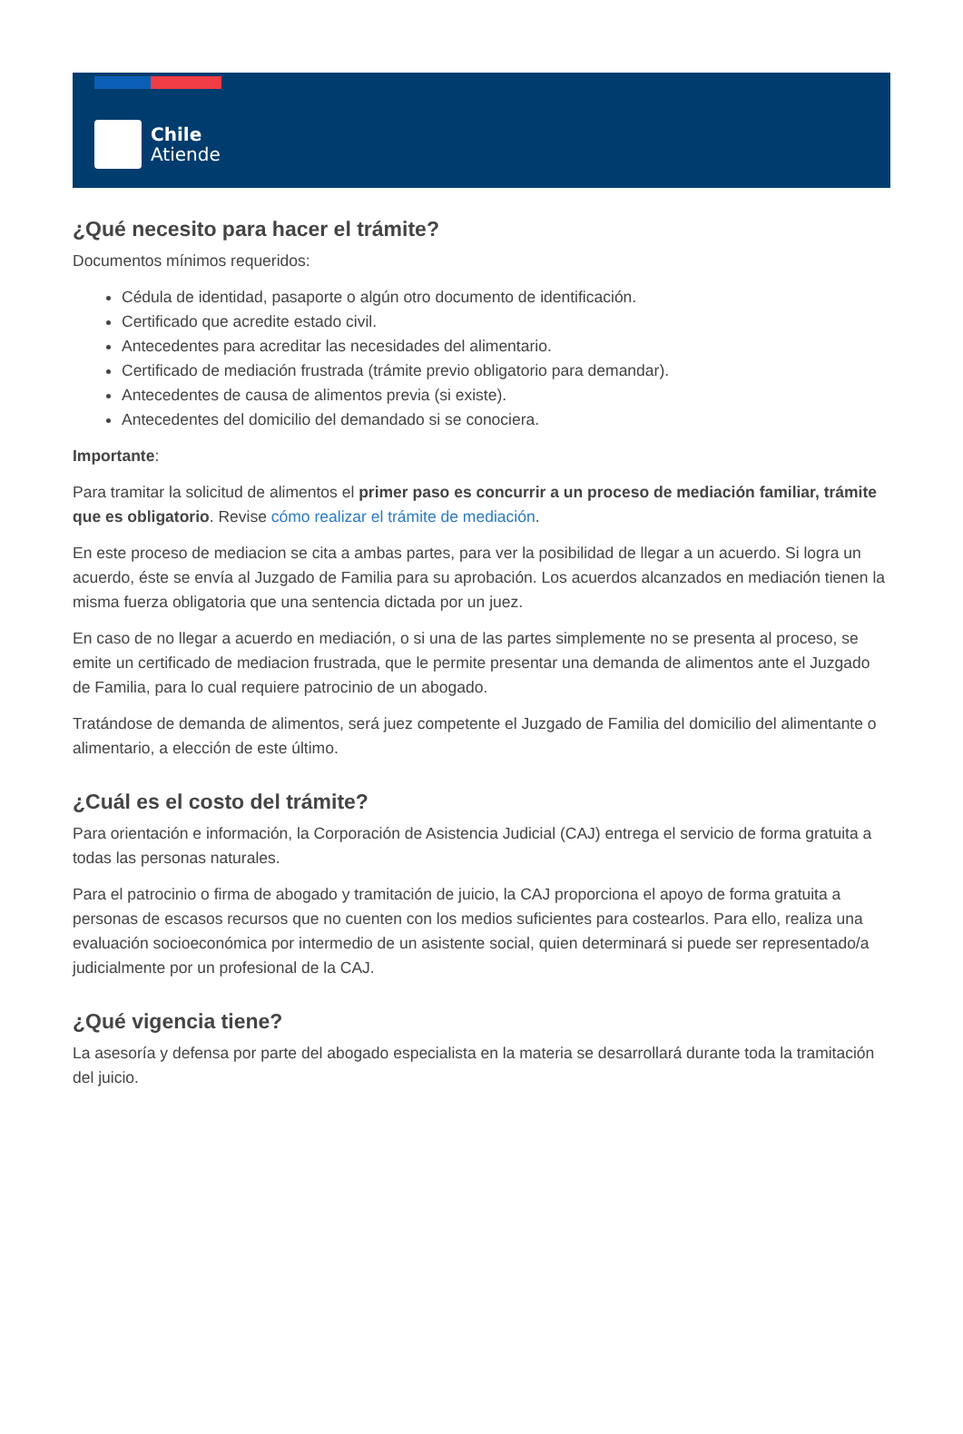Chile
Atiende
¿Qué necesito para hacer el trámite?
Documentos mínimos requeridos:
Cédula de identidad, pasaporte o algún otro documento de identificación.
Certificado que acredite estado civil.
Antecedentes para acreditar las necesidades del alimentario.
Certificado de mediación frustrada (trámite previo obligatorio para demandar).
Antecedentes de causa de alimentos previa (si existe).
Antecedentes del domicilio del demandado si se conociera.
Importante:
Para tramitar la solicitud de alimentos el primer paso es concurrir a un proceso de mediación familiar, trámite que es obligatorio. Revise cómo realizar el trámite de mediación.
En este proceso de mediacion se cita a ambas partes, para ver la posibilidad de llegar a un acuerdo. Si logra un acuerdo, éste se envía al Juzgado de Familia para su aprobación. Los acuerdos alcanzados en mediación tienen la misma fuerza obligatoria que una sentencia dictada por un juez.
En caso de no llegar a acuerdo en mediación, o si una de las partes simplemente no se presenta al proceso, se emite un certificado de mediacion frustrada, que le permite presentar una demanda de alimentos ante el Juzgado de Familia, para lo cual requiere patrocinio de un abogado.
Tratándose de demanda de alimentos, será juez competente el Juzgado de Familia del domicilio del alimentante o alimentario, a elección de este último.
¿Cuál es el costo del trámite?
Para orientación e información, la Corporación de Asistencia Judicial (CAJ) entrega el servicio de forma gratuita a todas las personas naturales.
Para el patrocinio o firma de abogado y tramitación de juicio, la CAJ proporciona el apoyo de forma gratuita a personas de escasos recursos que no cuenten con los medios suficientes para costearlos. Para ello, realiza una evaluación socioeconómica por intermedio de un asistente social, quien determinará si puede ser representado/a judicialmente por un profesional de la CAJ.
¿Qué vigencia tiene?
La asesoría y defensa por parte del abogado especialista en la materia se desarrollará durante toda la tramitación del juicio.